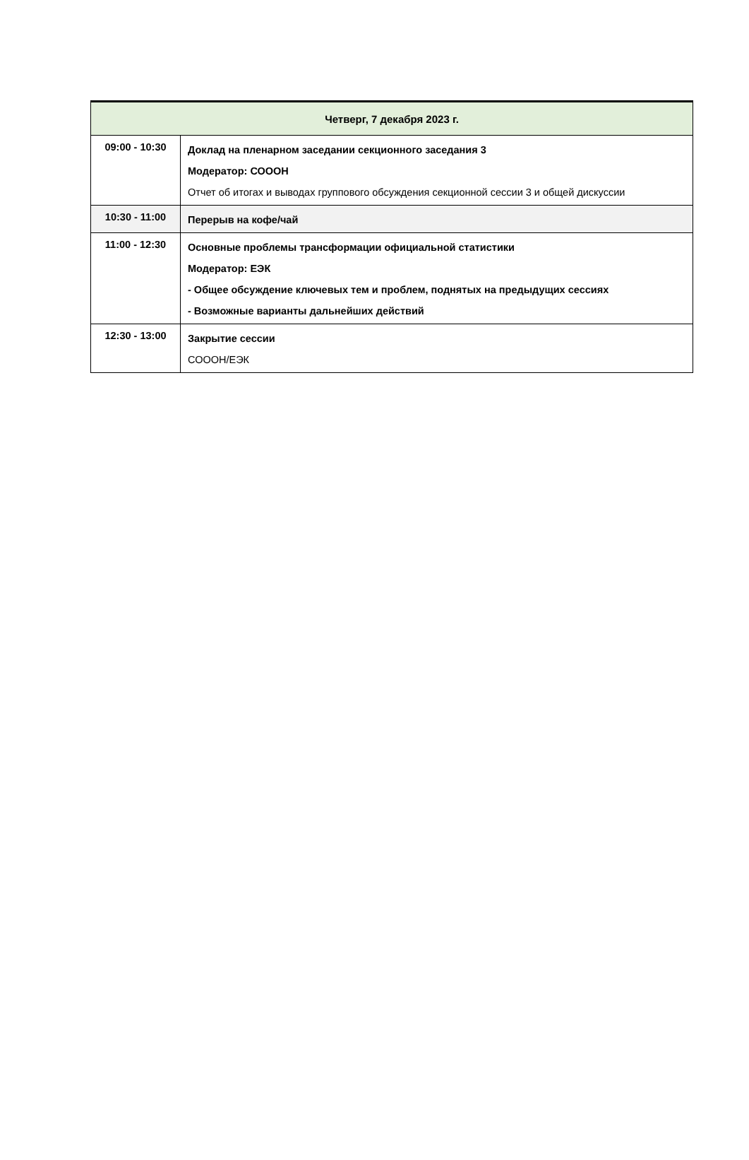| Четверг, 7 декабря 2023 г. | |
| --- | --- |
| 09:00 - 10:30 | Доклад на пленарном заседании секционного заседания 3 Модератор: СОООН Отчет об итогах и выводах группового обсуждения секционной сессии 3 и общей дискуссии |
| 10:30 - 11:00 | Перерыв на кофе/чай |
| 11:00 - 12:30 | Основные проблемы трансформации официальной статистики Модератор: ЕЭК - Общее обсуждение ключевых тем и проблем, поднятых на предыдущих сессиях - Возможные варианты дальнейших действий |
| 12:30 - 13:00 | Закрытие сессии СОООН/ЕЭК |